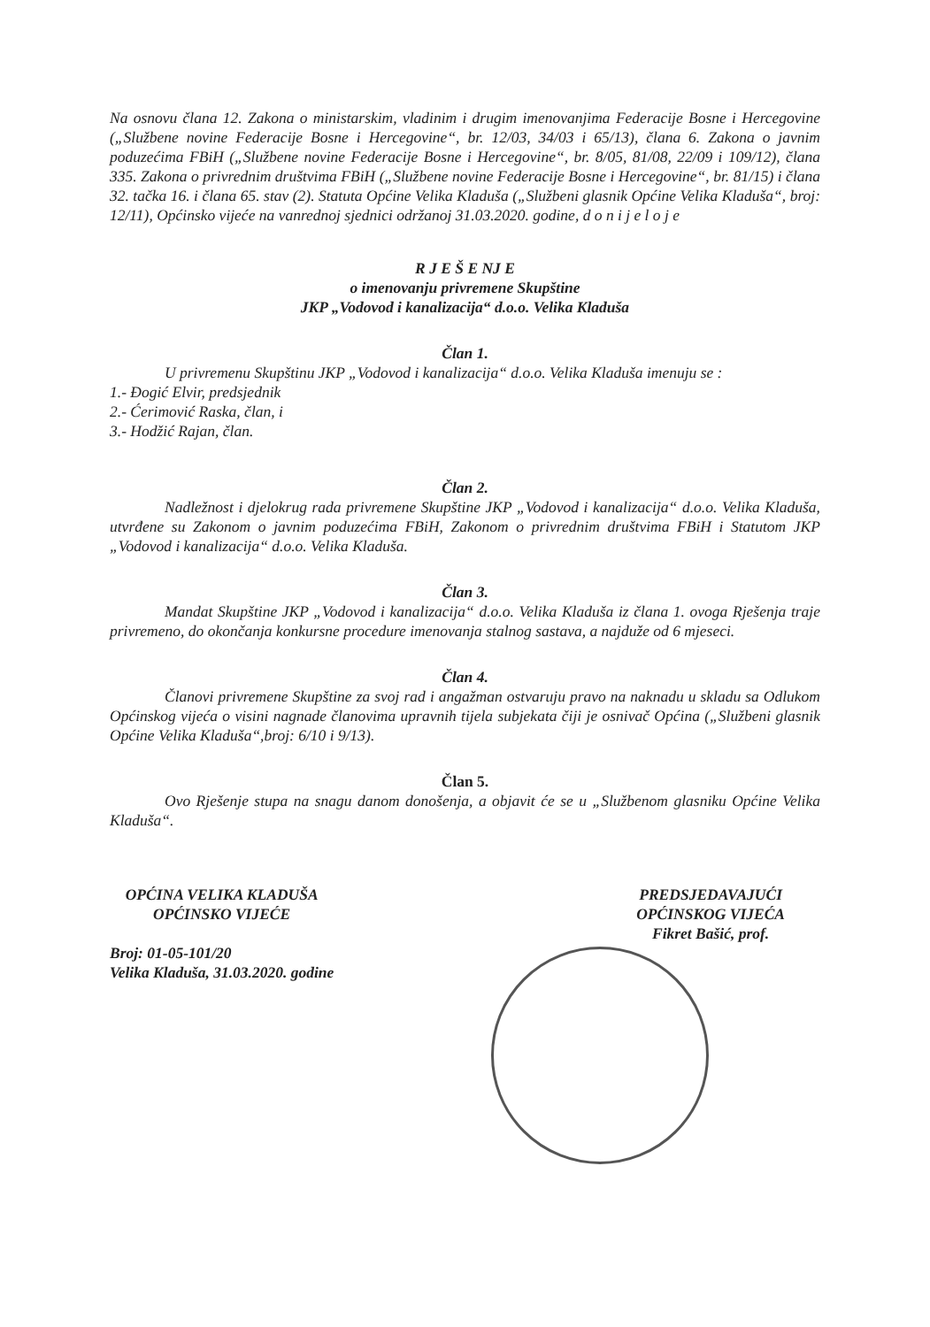Na osnovu člana 12. Zakona o ministarskim, vladinim i drugim imenovanjima Federacije Bosne i Hercegovine („Službene novine Federacije Bosne i Hercegovine“, br. 12/03, 34/03 i 65/13), člana 6. Zakona o javnim poduzećima FBiH („Službene novine Federacije Bosne i Hercegovine“, br. 8/05, 81/08, 22/09 i 109/12), člana 335. Zakona o privrednim društvima FBiH („Službene novine Federacije Bosne i Hercegovine“, br. 81/15) i člana 32. tačka 16. i člana 65. stav (2). Statuta Općine Velika Kladuša („Službeni glasnik Općine Velika Kladuša“, broj: 12/11), Općinsko vijeće na vanrednoj sjednici održanoj 31.03.2020. godine, d o n i j e l o j e
R J E Š E NJ E
o imenovanju privremene Skupštine
JKP „Vodovod i kanalizacija“ d.o.o. Velika Kladuša
Član 1.
U privremenu Skupštinu JKP „Vodovod i kanalizacija“ d.o.o. Velika Kladuša imenuju se :
1.- Đogić Elvir, predsjednik
2.- Ćerimović Raska, član, i
3.- Hodžić Rajan, član.
Član 2.
Nadležnost i djelokrug rada privremene Skupštine JKP „Vodovod i kanalizacija“ d.o.o. Velika Kladuša, utvrđene su Zakonom o javnim poduzećima FBiH, Zakonom o privrednim društvima FBiH i Statutom JKP „Vodovod i kanalizacija“ d.o.o. Velika Kladuša.
Član 3.
Mandat Skupštine JKP „Vodovod i kanalizacija“ d.o.o. Velika Kladuša iz člana 1. ovoga Rješenja traje privremeno, do okončanja konkursne procedure imenovanja stalnog sastava, a najduže od 6 mjeseci.
Član 4.
Članovi privremene Skupštine za svoj rad i angažman ostvaruju pravo na naknadu u skladu sa Odlukom Općinskog vijeća o visini nagnade članovima upravnih tijela subjekata čiji je osnivač Općina („Službeni glasnik Općine Velika Kladuša“,broj: 6/10 i 9/13).
Član 5.
Ovo Rješenje stupa na snagu danom donošenja, a objavit će se u „Službenom glasniku Općine Velika Kladuša“.
OPĆINA VELIKA KLADUŠA
OPĆINSKO VIJEĆE
Broj: 01-05-101/20
Velika Kladuša, 31.03.2020. godine
PREDSJEDAVAJUĆI
OPĆINSKOG VIJEĆA
Fikret Bašić, prof.